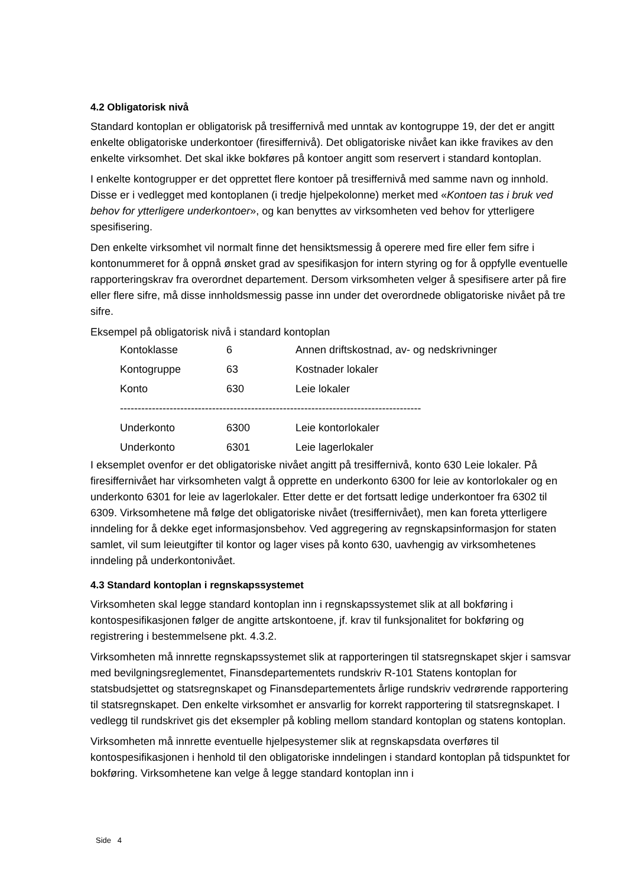4.2 Obligatorisk nivå
Standard kontoplan er obligatorisk på tresiffernivå med unntak av kontogruppe 19, der det er angitt enkelte obligatoriske underkontoer (firesiffernivå). Det obligatoriske nivået kan ikke fravikes av den enkelte virksomhet. Det skal ikke bokføres på kontoer angitt som reservert i standard kontoplan.
I enkelte kontogrupper er det opprettet flere kontoer på tresiffernivå med samme navn og innhold. Disse er i vedlegget med kontoplanen (i tredje hjelpekolonne) merket med «Kontoen tas i bruk ved behov for ytterligere underkontoer», og kan benyttes av virksomheten ved behov for ytterligere spesifisering.
Den enkelte virksomhet vil normalt finne det hensiktsmessig å operere med fire eller fem sifre i kontonummeret for å oppnå ønsket grad av spesifikasjon for intern styring og for å oppfylle eventuelle rapporteringskrav fra overordnet departement. Dersom virksomheten velger å spesifisere arter på fire eller flere sifre, må disse innholdsmessig passe inn under det overordnede obligatoriske nivået på tre sifre.
Eksempel på obligatorisk nivå i standard kontoplan
| Kontoklasse | 6 | Annen driftskostnad, av- og nedskrivninger |
| Kontogruppe | 63 | Kostnader lokaler |
| Konto | 630 | Leie lokaler |
| ------------------------------------------------------------------------------------- | | |
| Underkonto | 6300 | Leie kontorlokaler |
| Underkonto | 6301 | Leie lagerlokaler |
I eksemplet ovenfor er det obligatoriske nivået angitt på tresiffernivå, konto 630 Leie lokaler. På firesiffernivået har virksomheten valgt å opprette en underkonto 6300 for leie av kontorlokaler og en underkonto 6301 for leie av lagerlokaler. Etter dette er det fortsatt ledige underkontoer fra 6302 til 6309. Virksomhetene må følge det obligatoriske nivået (tresiffernivået), men kan foreta ytterligere inndeling for å dekke eget informasjonsbehov. Ved aggregering av regnskapsinformasjon for staten samlet, vil sum leieutgifter til kontor og lager vises på konto 630, uavhengig av virksomhetenes inndeling på underkontonivået.
4.3 Standard kontoplan i regnskapssystemet
Virksomheten skal legge standard kontoplan inn i regnskapssystemet slik at all bokføring i kontospesifikasjonen følger de angitte artskontoene, jf. krav til funksjonalitet for bokføring og registrering i bestemmelsene pkt. 4.3.2.
Virksomheten må innrette regnskapssystemet slik at rapporteringen til statsregnskapet skjer i samsvar med bevilgningsreglementet, Finansdepartementets rundskriv R-101 Statens kontoplan for statsbudsjettet og statsregnskapet og Finansdepartementets årlige rundskriv vedrørende rapportering til statsregnskapet. Den enkelte virksomhet er ansvarlig for korrekt rapportering til statsregnskapet. I vedlegg til rundskrivet gis det eksempler på kobling mellom standard kontoplan og statens kontoplan.
Virksomheten må innrette eventuelle hjelpesystemer slik at regnskapsdata overføres til kontospesifikasjonen i henhold til den obligatoriske inndelingen i standard kontoplan på tidspunktet for bokføring. Virksomhetene kan velge å legge standard kontoplan inn i
Side 4